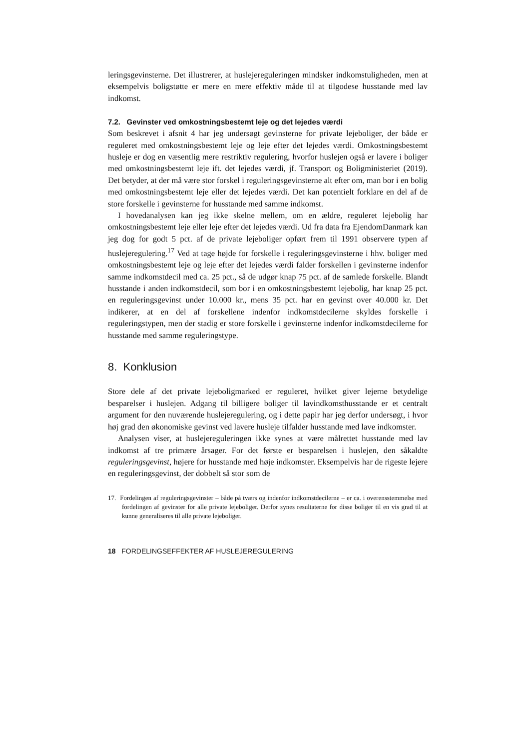leringsgevinsterne. Det illustrerer, at huslejereguleringen mindsker indkomst­uligheden, men at eksempelvis boligstøtte er mere en mere effektiv måde til at tilgodese husstande med lav indkomst.
7.2. Gevinster ved omkostningsbestemt leje og det lejedes værdi
Som beskrevet i afsnit 4 har jeg undersøgt gevinsterne for private lejeboliger, der både er reguleret med omkostningsbestemt leje og leje efter det lejedes værdi. Omkostningsbestemt husleje er dog en væsentlig mere restriktiv regulering, hvorfor huslejen også er lavere i boliger med omkostningsbestemt leje ift. det lejedes værdi, jf. Transport og Boligministeriet (2019). Det betyder, at der må være stor forskel i reguleringsgevinsterne alt efter om, man bor i en bolig med omkostningsbestemt leje eller det lejedes værdi. Det kan potentielt forklare en del af de store forskelle i gevinsterne for husstande med samme indkomst.
I hovedanalysen kan jeg ikke skelne mellem, om en ældre, reguleret lejebolig har omkostningsbestemt leje eller leje efter det lejedes værdi. Ud fra data fra EjendomDanmark kan jeg dog for godt 5 pct. af de private lejeboliger opført frem til 1991 observere typen af huslejeregulering.<sup>17</sup> Ved at tage højde for forskelle i reguleringsgevinsterne i hhv. boliger med omkostningsbestemt leje og leje efter det lejedes værdi falder forskellen i gevinsterne indenfor samme indkomstdecil med ca. 25 pct., så de udgør knap 75 pct. af de samlede forskelle. Blandt husstande i anden indkomstdecil, som bor i en omkostningsbestemt lejebolig, har knap 25 pct. en reguleringsgevinst under 10.000 kr., mens 35 pct. har en gevinst over 40.000 kr. Det indikerer, at en del af forskellene indenfor indkomstdecilerne skyldes forskelle i reguleringstypen, men der stadig er store forskelle i gevinsterne indenfor indkomstdecilerne for husstande med samme reguleringstype.
8. Konklusion
Store dele af det private lejeboligmarked er reguleret, hvilket giver lejerne betydelige besparelser i huslejen. Adgang til billigere boliger til lavindkomsthusstande er et centralt argument for den nuværende huslejeregulering, og i dette papir har jeg derfor undersøgt, i hvor høj grad den økonomiske gevinst ved lavere husleje tilfalder husstande med lave indkomster.
Analysen viser, at huslejereguleringen ikke synes at være målrettet husstande med lav indkomst af tre primære årsager. For det første er besparelsen i huslejen, den såkaldte reguleringsgevinst, højere for husstande med høje indkomster. Eksempelvis har de rigeste lejere en reguleringsgevinst, der dobbelt så stor som de
17. Fordelingen af reguleringsgevinster – både på tværs og indenfor indkomstdecilerne – er ca. i overensstemmelse med fordelingen af gevinster for alle private lejeboliger. Derfor synes resultaterne for disse boliger til en vis grad til at kunne generaliseres til alle private lejeboliger.
18 FORDELINGSEFFEKTER AF HUSLEJEREGULERING